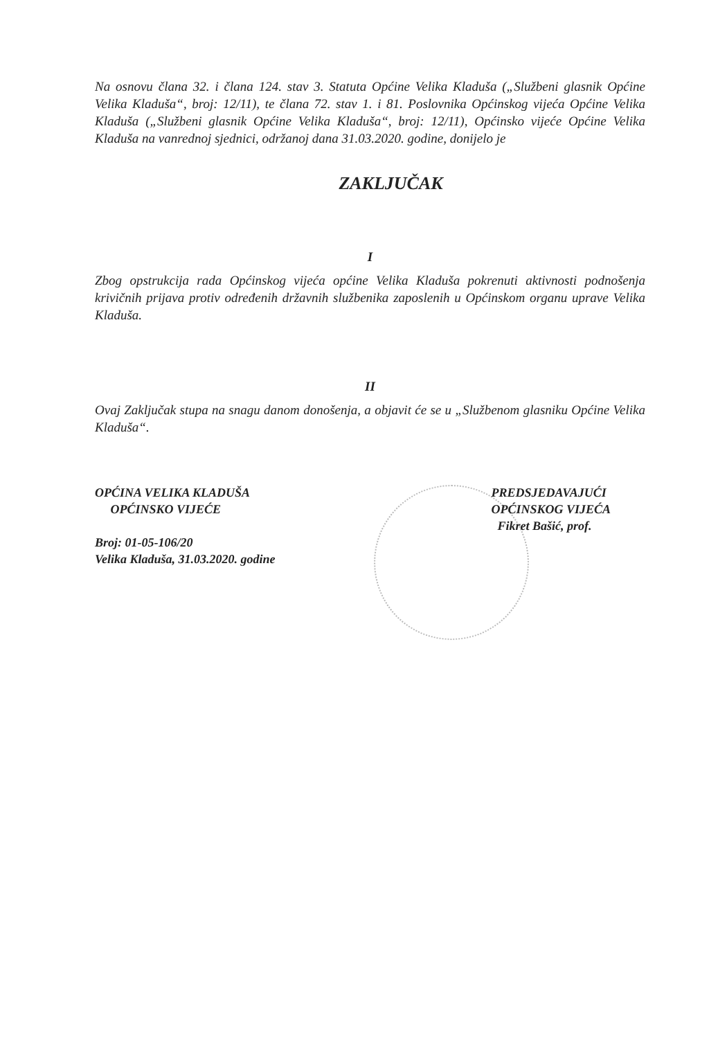Na osnovu člana 32. i člana 124. stav 3. Statuta Općine Velika Kladuša („Službeni glasnik Općine Velika Kladuša“, broj: 12/11), te člana 72. stav 1. i 81. Poslovnika Općinskog vijeća Općine Velika Kladuša („Službeni glasnik Općine Velika Kladuša“, broj: 12/11), Općinsko vijeće Općine Velika Kladuša na vanrednoj sjednici, održanoj dana 31.03.2020. godine, donijelo je
ZAKLJUČAK
I
Zbog opstrukcija rada Općinskog vijeća općine Velika Kladuša pokrenuti aktivnosti podnošenja krivičnih prijava protiv određenih državnih službenika zaposlenih u Općinskom organu uprave Velika Kladuša.
II
Ovaj Zaključak stupa na snagu danom donošenja, a objavit će se u „Službenom glasniku Općine Velika Kladuša“.
OPĆINA VELIKA KLADUŠA
OPĆINSKO VIJEĆE
Broj: 01-05-106/20
Velika Kladuša, 31.03.2020. godine
PREDSJEDAVAJUĆI
OPĆINSKOG VIJEĆA
Fikret Bašić, prof.